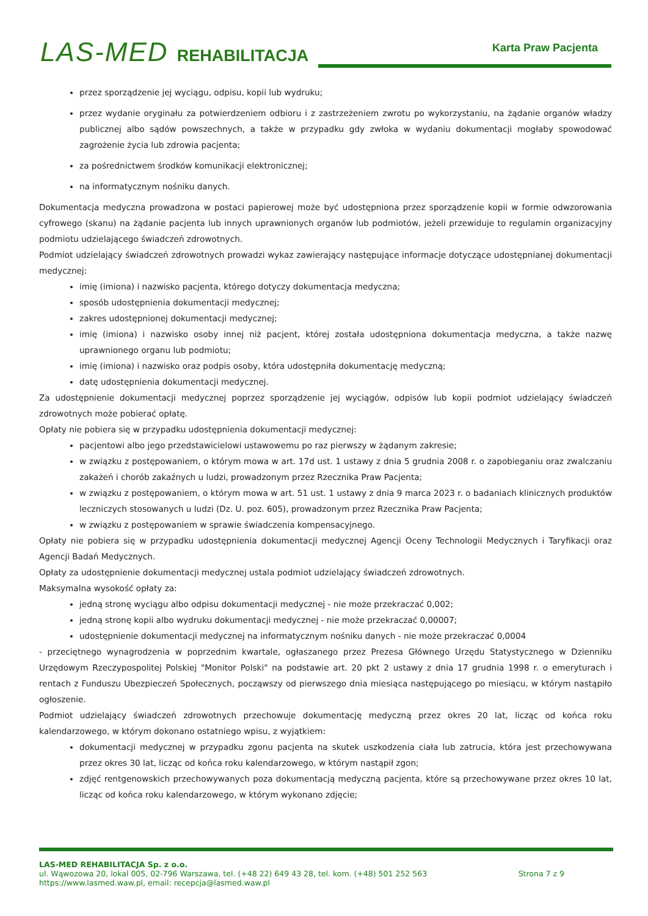LAS-MED REHABILITACJA Karta Praw Pacjenta
przez sporządzenie jej wyciągu, odpisu, kopii lub wydruku;
przez wydanie oryginału za potwierdzeniem odbioru i z zastrzeżeniem zwrotu po wykorzystaniu, na żądanie organów władzy publicznej albo sądów powszechnych, a także w przypadku gdy zwłoka w wydaniu dokumentacji mogłaby spowodować zagrożenie życia lub zdrowia pacjenta;
za pośrednictwem środków komunikacji elektronicznej;
na informatycznym nośniku danych.
Dokumentacja medyczna prowadzona w postaci papierowej może być udostępniona przez sporządzenie kopii w formie odwzorowania cyfrowego (skanu) na żądanie pacjenta lub innych uprawnionych organów lub podmiotów, jeżeli przewiduje to regulamin organizacyjny podmiotu udzielającego świadczeń zdrowotnych.
Podmiot udzielający świadczeń zdrowotnych prowadzi wykaz zawierający następujące informacje dotyczące udostępnianej dokumentacji medycznej:
imię (imiona) i nazwisko pacjenta, którego dotyczy dokumentacja medyczna;
sposób udostępnienia dokumentacji medycznej;
zakres udostępnionej dokumentacji medycznej;
imię (imiona) i nazwisko osoby innej niż pacjent, której została udostępniona dokumentacja medyczna, a także nazwę uprawnionego organu lub podmiotu;
imię (imiona) i nazwisko oraz podpis osoby, która udostępniła dokumentację medyczną;
datę udostępnienia dokumentacji medycznej.
Za udostępnienie dokumentacji medycznej poprzez sporządzenie jej wyciągów, odpisów lub kopii podmiot udzielający świadczeń zdrowotnych może pobierać opłatę.
Opłaty nie pobiera się w przypadku udostępnienia dokumentacji medycznej:
pacjentowi albo jego przedstawicielowi ustawowemu po raz pierwszy w żądanym zakresie;
w związku z postępowaniem, o którym mowa w art. 17d ust. 1 ustawy z dnia 5 grudnia 2008 r. o zapobieganiu oraz zwalczaniu zakażeń i chorób zakaźnych u ludzi, prowadzonym przez Rzecznika Praw Pacjenta;
w związku z postępowaniem, o którym mowa w art. 51 ust. 1 ustawy z dnia 9 marca 2023 r. o badaniach klinicznych produktów leczniczych stosowanych u ludzi (Dz. U. poz. 605), prowadzonym przez Rzecznika Praw Pacjenta;
w związku z postępowaniem w sprawie świadczenia kompensacyjnego.
Opłaty nie pobiera się w przypadku udostępnienia dokumentacji medycznej Agencji Oceny Technologii Medycznych i Taryfikacji oraz Agencji Badań Medycznych.
Opłaty za udostępnienie dokumentacji medycznej ustala podmiot udzielający świadczeń zdrowotnych.
Maksymalna wysokość opłaty za:
jedną stronę wyciągu albo odpisu dokumentacji medycznej - nie może przekraczać 0,002;
jedną stronę kopii albo wydruku dokumentacji medycznej - nie może przekraczać 0,00007;
udostępnienie dokumentacji medycznej na informatycznym nośniku danych - nie może przekraczać 0,0004
- przeciętnego wynagrodzenia w poprzednim kwartale, ogłaszanego przez Prezesa Głównego Urzędu Statystycznego w Dzienniku Urzędowym Rzeczypospolitej Polskiej "Monitor Polski" na podstawie art. 20 pkt 2 ustawy z dnia 17 grudnia 1998 r. o emeryturach i rentach z Funduszu Ubezpieczeń Społecznych, począwszy od pierwszego dnia miesiąca następującego po miesiącu, w którym nastąpiło ogłoszenie.
Podmiot udzielający świadczeń zdrowotnych przechowuje dokumentację medyczną przez okres 20 lat, licząc od końca roku kalendarzowego, w którym dokonano ostatniego wpisu, z wyjątkiem:
dokumentacji medycznej w przypadku zgonu pacjenta na skutek uszkodzenia ciała lub zatrucia, która jest przechowywana przez okres 30 lat, licząc od końca roku kalendarzowego, w którym nastąpił zgon;
zdjęć rentgenowskich przechowywanych poza dokumentacją medyczną pacjenta, które są przechowywane przez okres 10 lat, licząc od końca roku kalendarzowego, w którym wykonano zdjęcie;
LAS-MED REHABILITACJA Sp. z o.o.
ul. Wąwozowa 20, lokal 005, 02-796 Warszawa, tel. (+48 22) 649 43 28, tel. kom. (+48) 501 252 563 Strona 7 z 9
https://www.lasmed.waw.pl, email: recepcja@lasmed.waw.pl